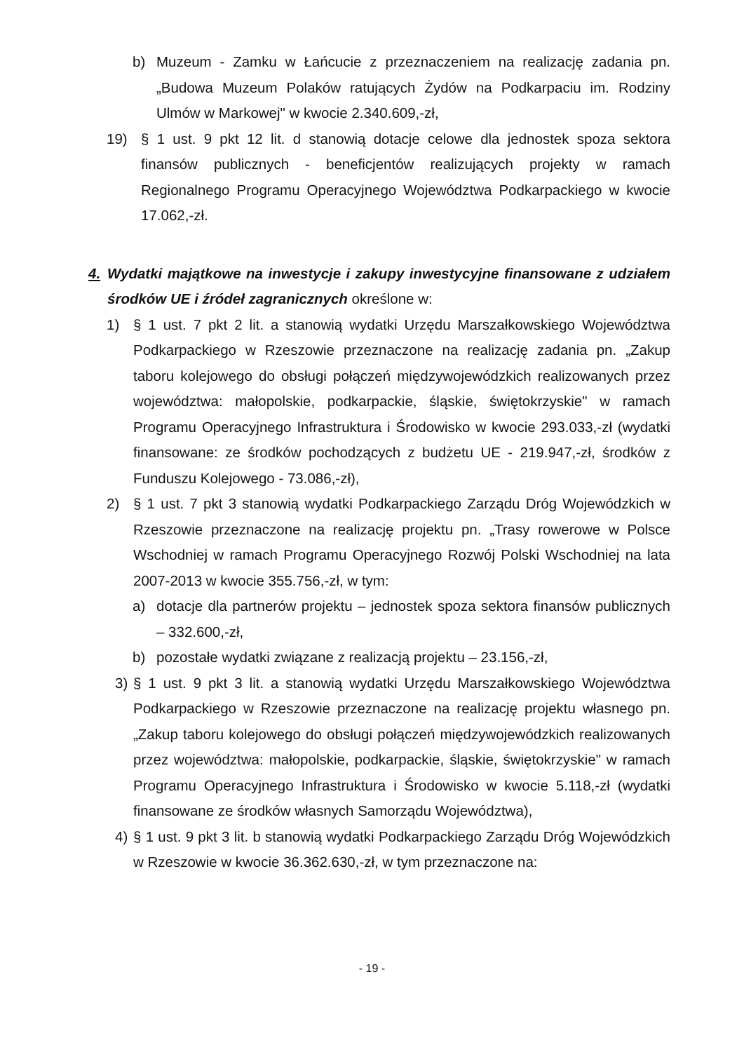b) Muzeum - Zamku w Łańcucie z przeznaczeniem na realizację zadania pn. „Budowa Muzeum Polaków ratujących Żydów na Podkarpaciu im. Rodziny Ulmów w Markowej" w kwocie 2.340.609,-zł,
19) § 1 ust. 9 pkt 12 lit. d stanowią dotacje celowe dla jednostek spoza sektora finansów publicznych - beneficjentów realizujących projekty w ramach Regionalnego Programu Operacyjnego Województwa Podkarpackiego w kwocie 17.062,-zł.
4. Wydatki majątkowe na inwestycje i zakupy inwestycyjne finansowane z udziałem środków UE i źródeł zagranicznych określone w:
1) § 1 ust. 7 pkt 2 lit. a stanowią wydatki Urzędu Marszałkowskiego Województwa Podkarpackiego w Rzeszowie przeznaczone na realizację zadania pn. „Zakup taboru kolejowego do obsługi połączeń międzywojewódzkich realizowanych przez województwa: małopolskie, podkarpackie, śląskie, świętokrzyskie" w ramach Programu Operacyjnego Infrastruktura i Środowisko w kwocie 293.033,-zł (wydatki finansowane: ze środków pochodzących z budżetu UE - 219.947,-zł, środków z Funduszu Kolejowego - 73.086,-zł),
2) § 1 ust. 7 pkt 3 stanowią wydatki Podkarpackiego Zarządu Dróg Wojewódzkich w Rzeszowie przeznaczone na realizację projektu pn. „Trasy rowerowe w Polsce Wschodniej w ramach Programu Operacyjnego Rozwój Polski Wschodniej na lata 2007-2013 w kwocie 355.756,-zł, w tym:
a) dotacje dla partnerów projektu – jednostek spoza sektora finansów publicznych – 332.600,-zł,
b) pozostałe wydatki związane z realizacją projektu – 23.156,-zł,
3) § 1 ust. 9 pkt 3 lit. a stanowią wydatki Urzędu Marszałkowskiego Województwa Podkarpackiego w Rzeszowie przeznaczone na realizację projektu własnego pn. „Zakup taboru kolejowego do obsługi połączeń międzywojewódzkich realizowanych przez województwa: małopolskie, podkarpackie, śląskie, świętokrzyskie" w ramach Programu Operacyjnego Infrastruktura i Środowisko w kwocie 5.118,-zł (wydatki finansowane ze środków własnych Samorządu Województwa),
4) § 1 ust. 9 pkt 3 lit. b stanowią wydatki Podkarpackiego Zarządu Dróg Wojewódzkich w Rzeszowie w kwocie 36.362.630,-zł, w tym przeznaczone na:
- 19 -